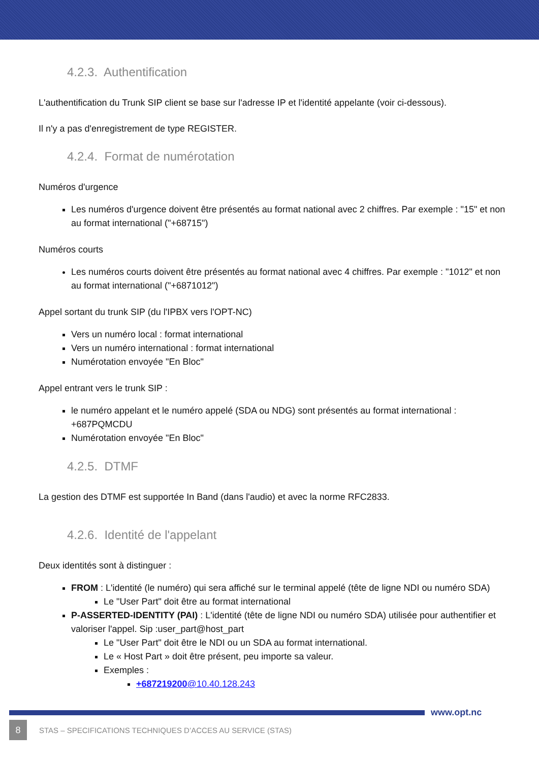4.2.3. Authentification
L'authentification du Trunk SIP client se base sur l'adresse IP et l'identité appelante (voir ci-dessous).
Il n'y a pas d'enregistrement de type REGISTER.
4.2.4. Format de numérotation
Numéros d'urgence
Les numéros d'urgence doivent être présentés au format national avec 2 chiffres. Par exemple : "15" et non au format international ("+68715")
Numéros courts
Les numéros courts doivent être présentés au format national avec 4 chiffres. Par exemple : "1012" et non au format international ("+6871012")
Appel sortant du trunk SIP (du l'IPBX vers l'OPT-NC)
Vers un numéro local : format international
Vers un numéro international : format international
Numérotation envoyée "En Bloc"
Appel entrant vers le trunk SIP :
le numéro appelant et le numéro appelé (SDA ou NDG) sont présentés au format international : +687PQMCDU
Numérotation envoyée "En Bloc"
4.2.5. DTMF
La gestion des DTMF est supportée In Band (dans l'audio) et avec la norme RFC2833.
4.2.6. Identité de l'appelant
Deux identités sont à distinguer :
FROM : L'identité (le numéro) qui sera affiché sur le terminal appelé (tête de ligne NDI ou numéro SDA)
Le "User Part" doit être au format international
P-ASSERTED-IDENTITY (PAI) : L'identité (tête de ligne NDI ou numéro SDA) utilisée pour authentifier et valoriser l'appel. Sip :user_part@host_part
Le "User Part" doit être le NDI ou un SDA au format international.
Le « Host Part » doit être présent, peu importe sa valeur.
Exemples :
+687219200@10.40.128.243
www.opt.nc
8 STAS – SPECIFICATIONS TECHNIQUES D’ACCES AU SERVICE (STAS)